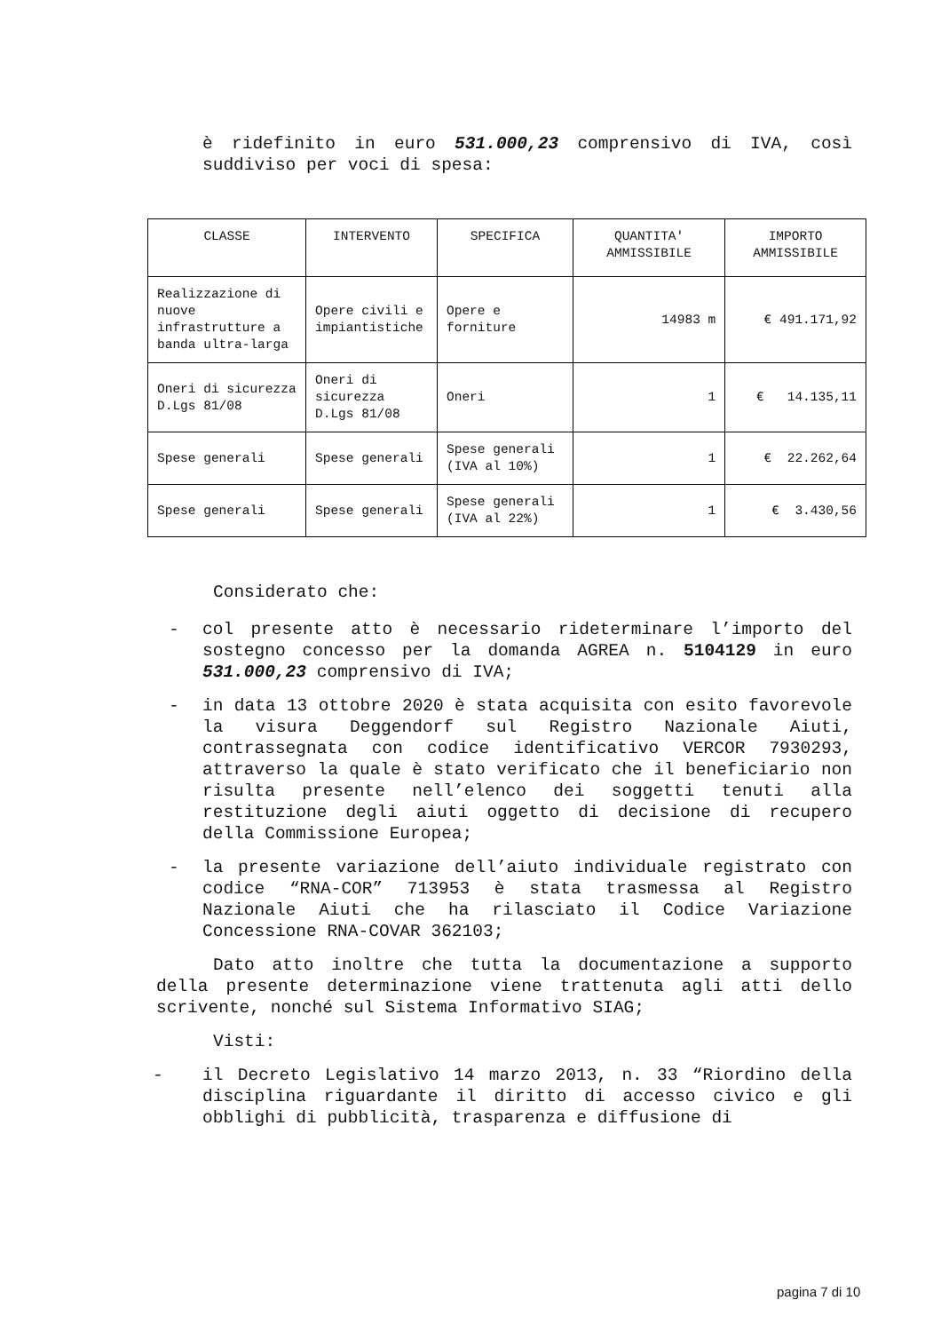è ridefinito in euro 531.000,23 comprensivo di IVA, così suddiviso per voci di spesa:
| CLASSE | INTERVENTO | SPECIFICA | QUANTITA' AMMISSIBILE | IMPORTO AMMISSIBILE |
| --- | --- | --- | --- | --- |
| Realizzazione di nuove infrastrutture a banda ultra-larga | Opere civili e impiantistiche | Opere e forniture | 14983 m | € 491.171,92 |
| Oneri di sicurezza D.Lgs 81/08 | Oneri di sicurezza D.Lgs 81/08 | Oneri | 1 | € 14.135,11 |
| Spese generali | Spese generali | Spese generali (IVA al 10%) | 1 | € 22.262,64 |
| Spese generali | Spese generali | Spese generali (IVA al 22%) | 1 | € 3.430,56 |
Considerato che:
- col presente atto è necessario rideterminare l’importo del sostegno concesso per la domanda AGREA n. 5104129 in euro 531.000,23 comprensivo di IVA;
- in data 13 ottobre 2020 è stata acquisita con esito favorevole la visura Deggendorf sul Registro Nazionale Aiuti, contrassegnata con codice identificativo VERCOR 7930293, attraverso la quale è stato verificato che il beneficiario non risulta presente nell’elenco dei soggetti tenuti alla restituzione degli aiuti oggetto di decisione di recupero della Commissione Europea;
- la presente variazione dell’aiuto individuale registrato con codice “RNA-COR” 713953 è stata trasmessa al Registro Nazionale Aiuti che ha rilasciato il Codice Variazione Concessione RNA-COVAR 362103;
Dato atto inoltre che tutta la documentazione a supporto della presente determinazione viene trattenuta agli atti dello scrivente, nonché sul Sistema Informativo SIAG;
Visti:
- il Decreto Legislativo 14 marzo 2013, n. 33 “Riordino della disciplina riguardante il diritto di accesso civico e gli obblighi di pubblicità, trasparenza e diffusione di
pagina 7 di 10